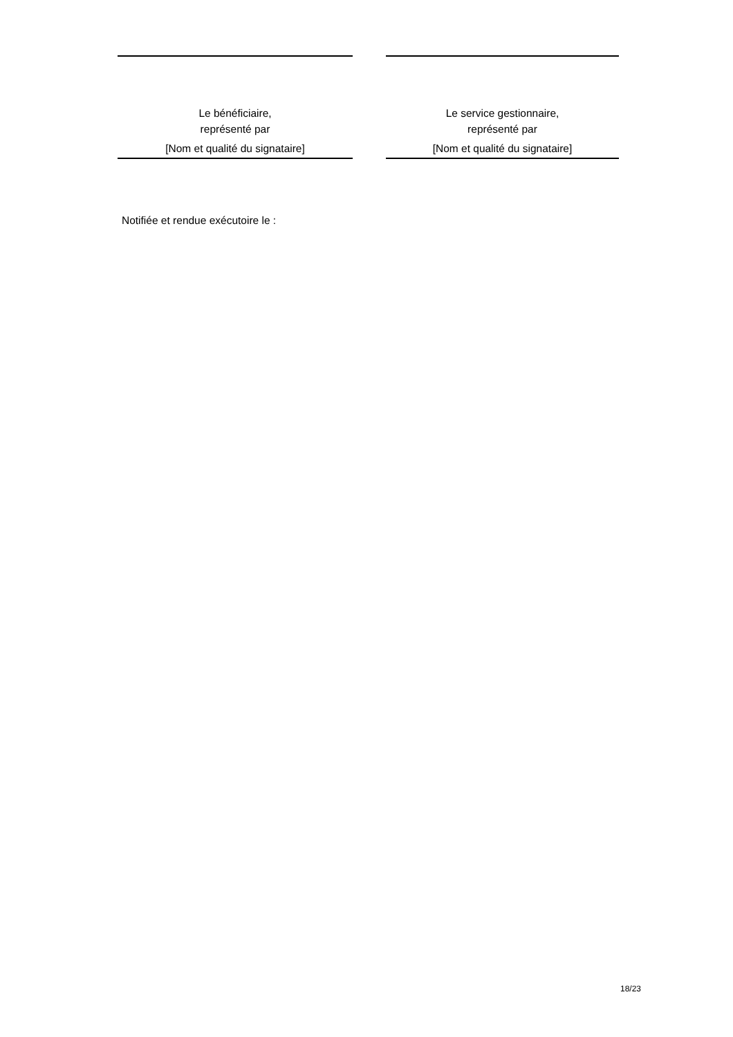Le bénéficiaire,
représenté par
[Nom et qualité du signataire]
Le service gestionnaire,
représenté par
[Nom et qualité du signataire]
Notifiée et rendue exécutoire le :
18/23